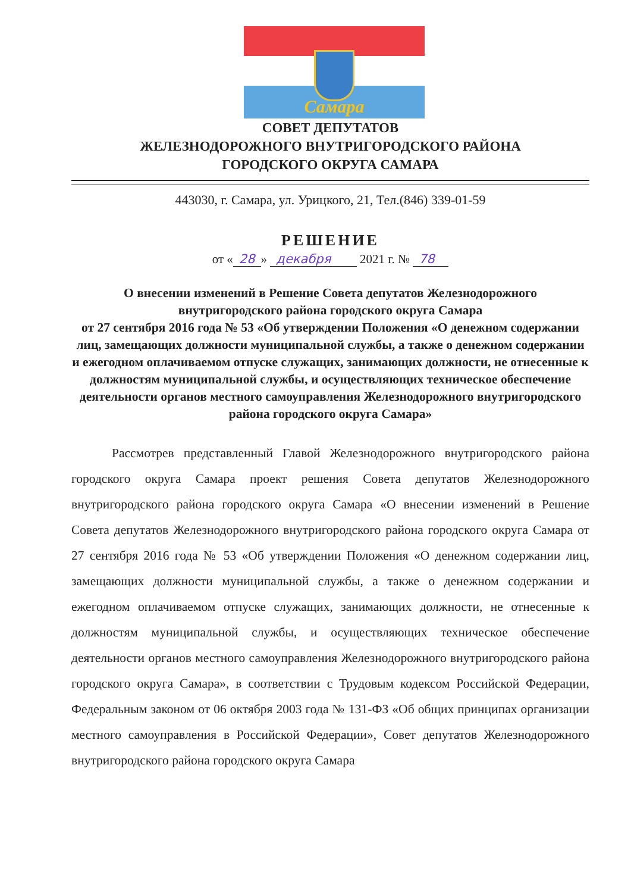Самара
СОВЕТ ДЕПУТАТОВ
ЖЕЛЕЗНОДОРОЖНОГО ВНУТРИГОРОДСКОГО РАЙОНА
ГОРОДСКОГО ОКРУГА САМАРА
443030, г. Самара, ул. Урицкого, 21, Тел.(846) 339-01-59
РЕШЕНИЕ
от « 28 » декабря 2021 г. № 78
О внесении изменений в Решение Совета депутатов Железнодорожного внутригородского района городского округа Самара
от 27 сентября 2016 года № 53 «Об утверждении Положения «О денежном содержании лиц, замещающих должности муниципальной службы, а также о денежном содержании и ежегодном оплачиваемом отпуске служащих, занимающих должности, не отнесенные к должностям муниципальной службы, и осуществляющих техническое обеспечение деятельности органов местного самоуправления Железнодорожного внутригородского района городского округа Самара»
Рассмотрев представленный Главой Железнодорожного внутригородского района городского округа Самара проект решения Совета депутатов Железнодорожного внутригородского района городского округа Самара «О внесении изменений в Решение Совета депутатов Железнодорожного внутригородского района городского округа Самара от 27 сентября 2016 года № 53 «Об утверждении Положения «О денежном содержании лиц, замещающих должности муниципальной службы, а также о денежном содержании и ежегодном оплачиваемом отпуске служащих, занимающих должности, не отнесенные к должностям муниципальной службы, и осуществляющих техническое обеспечение деятельности органов местного самоуправления Железнодорожного внутригородского района городского округа Самара», в соответствии с Трудовым кодексом Российской Федерации, Федеральным законом от 06 октября 2003 года № 131-ФЗ «Об общих принципах организации местного самоуправления в Российской Федерации», Совет депутатов Железнодорожного внутригородского района городского округа Самара